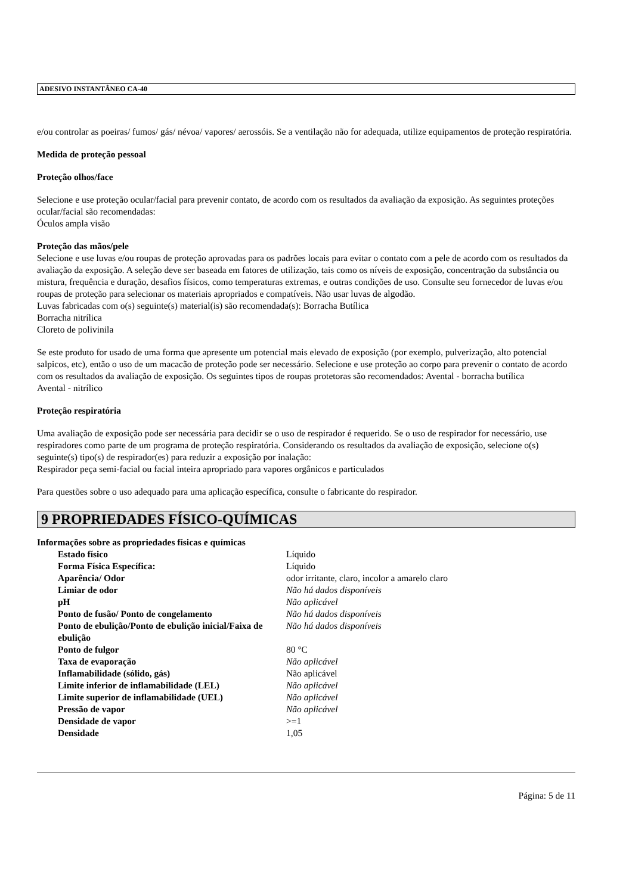ADESIVO INSTANTÂNEO CA-40
e/ou controlar as poeiras/ fumos/ gás/ névoa/ vapores/ aerossóis. Se a ventilação não for adequada, utilize equipamentos de proteção respiratória.
Medida de proteção pessoal
Proteção olhos/face
Selecione e use proteção ocular/facial para prevenir contato, de acordo com os resultados da avaliação da exposição. As seguintes proteções ocular/facial são recomendadas:
Óculos ampla visão
Proteção das mãos/pele
Selecione e use luvas e/ou roupas de proteção aprovadas para os padrões locais para evitar o contato com a pele de acordo com os resultados da avaliação da exposição. A seleção deve ser baseada em fatores de utilização, tais como os níveis de exposição, concentração da substância ou mistura, frequência e duração, desafios físicos, como temperaturas extremas, e outras condições de uso. Consulte seu fornecedor de luvas e/ou roupas de proteção para selecionar os materiais apropriados e compatíveis. Não usar luvas de algodão.
Luvas fabricadas com o(s) seguinte(s) material(is) são recomendada(s): Borracha Butílica
Borracha nitrílica
Cloreto de polivinila
Se este produto for usado de uma forma que apresente um potencial mais elevado de exposição (por exemplo, pulverização, alto potencial salpicos, etc), então o uso de um macacão de proteção pode ser necessário. Selecione e use proteção ao corpo para prevenir o contato de acordo com os resultados da avaliação de exposição. Os seguintes tipos de roupas protetoras são recomendados: Avental - borracha butílica
Avental - nitrílico
Proteção respiratória
Uma avaliação de exposição pode ser necessária para decidir se o uso de respirador é requerido. Se o uso de respirador for necessário, use respiradores como parte de um programa de proteção respiratória. Considerando os resultados da avaliação de exposição, selecione o(s) seguinte(s) tipo(s) de respirador(es) para reduzir a exposição por inalação:
Respirador peça semi-facial ou facial inteira apropriado para vapores orgânicos e particulados
Para questões sobre o uso adequado para uma aplicação específica, consulte o fabricante do respirador.
9 PROPRIEDADES FÍSICO-QUÍMICAS
Informações sobre as propriedades físicas e químicas
| Estado físico | Líquido |
| Forma Física Específica: | Líquido |
| Aparência/ Odor | odor irritante, claro, incolor a amarelo claro |
| Limiar de odor | Não há dados disponíveis |
| pH | Não aplicável |
| Ponto de fusão/ Ponto de congelamento | Não há dados disponíveis |
| Ponto de ebulição/Ponto de ebulição inicial/Faixa de ebulição | Não há dados disponíveis |
| Ponto de fulgor | 80 °C |
| Taxa de evaporação | Não aplicável |
| Inflamabilidade (sólido, gás) | Não aplicável |
| Limite inferior de inflamabilidade (LEL) | Não aplicável |
| Limite superior de inflamabilidade (UEL) | Não aplicável |
| Pressão de vapor | Não aplicável |
| Densidade de vapor | >=1 |
| Densidade | 1,05 |
Página: 5 de 11